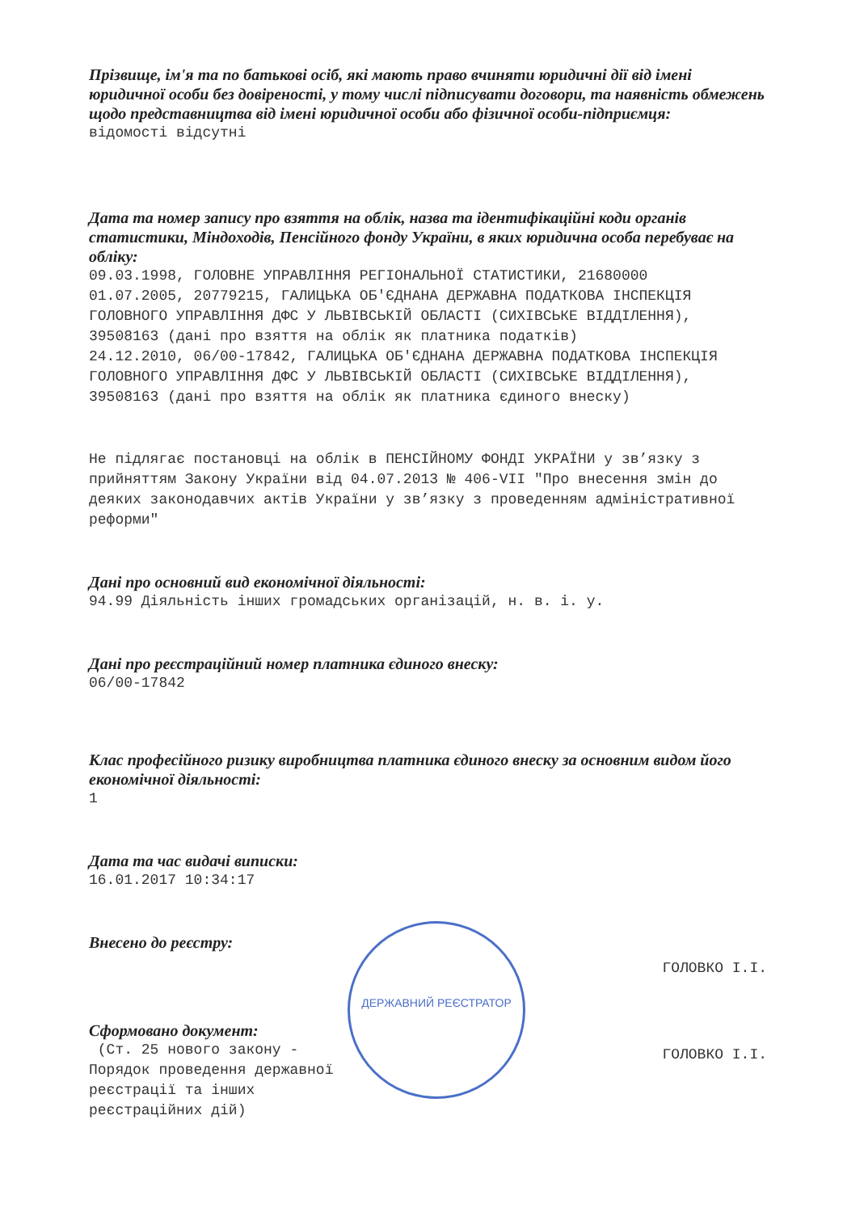Прізвище, ім'я та по батькові осіб, які мають право вчиняти юридичні дії від імені юридичної особи без довіреності, у тому числі підписувати договори, та наявність обмежень щодо представництва від імені юридичної особи або фізичної особи-підприємця:
відомості відсутні
Дата та номер запису про взяття на облік, назва та ідентифікаційні коди органів статистики, Міндоходів, Пенсійного фонду України, в яких юридична особа перебуває на обліку:
09.03.1998, ГОЛОВНЕ УПРАВЛІННЯ РЕГІОНАЛЬНОЇ СТАТИСТИКИ, 21680000
01.07.2005, 20779215, ГАЛИЦЬКА ОБ'ЄДНАНА ДЕРЖАВНА ПОДАТКОВА ІНСПЕКЦІЯ ГОЛОВНОГО УПРАВЛІННЯ ДФС У ЛЬВІВСЬКІЙ ОБЛАСТІ (СИХІВСЬКЕ ВІДДІЛЕННЯ), 39508163 (дані про взяття на облік як платника податків)
24.12.2010, 06/00-17842, ГАЛИЦЬКА ОБ'ЄДНАНА ДЕРЖАВНА ПОДАТКОВА ІНСПЕКЦІЯ ГОЛОВНОГО УПРАВЛІННЯ ДФС У ЛЬВІВСЬКІЙ ОБЛАСТІ (СИХІВСЬКЕ ВІДДІЛЕННЯ), 39508163 (дані про взяття на облік як платника єдиного внеску)
Не підлягає постановці на облік в ПЕНСІЙНОМУ ФОНДІ УКРАЇНИ у зв’язку з прийняттям Закону України від 04.07.2013 № 406-VII "Про внесення змін до деяких законодавчих актів України у зв’язку з проведенням адміністративної реформи"
Дані про основний вид економічної діяльності:
94.99 Діяльність інших громадських організацій, н. в. і. у.
Дані про реєстраційний номер платника єдиного внеску:
06/00-17842
Клас професійного ризику виробництва платника єдиного внеску за основним видом його економічної діяльності:
1
Дата та час видачі виписки:
16.01.2017 10:34:17
Внесено до реєстру:
ГОЛОВКО І.І.
Сформовано документ:
(Ст. 25 нового закону -
Порядок проведення державної
реєстрації та інших
реєстраційних дій)
ГОЛОВКО І.І.
ДЕРЖАВНИЙ РЕЄСТРАТОР